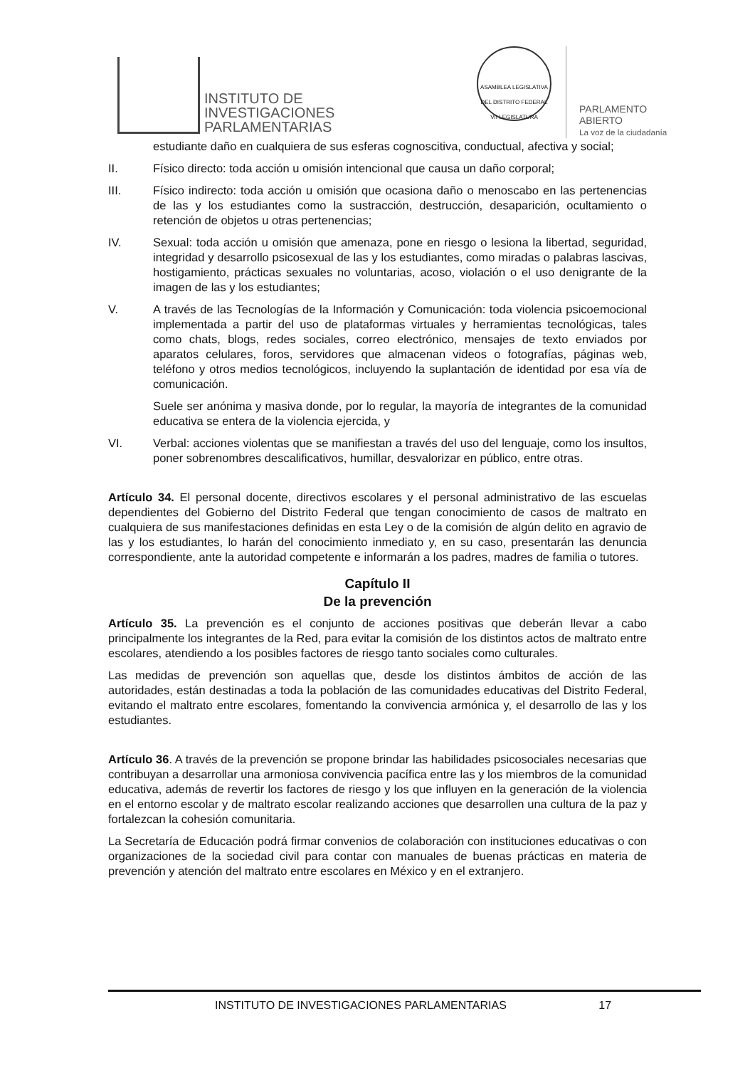INSTITUTO DE
INVESTIGACIONES
PARLAMENTARIAS
ASAMBLEA LEGISLATIVA DEL DISTRITO FEDERAL
VII LEGISLATURA
PARLAMENTO
ABIERTO
La voz de la ciudadanía
estudiante daño en cualquiera de sus esferas cognoscitiva, conductual, afectiva y social;
II. Físico directo: toda acción u omisión intencional que causa un daño corporal;
III. Físico indirecto: toda acción u omisión que ocasiona daño o menoscabo en las pertenencias de las y los estudiantes como la sustracción, destrucción, desaparición, ocultamiento o retención de objetos u otras pertenencias;
IV. Sexual: toda acción u omisión que amenaza, pone en riesgo o lesiona la libertad, seguridad, integridad y desarrollo psicosexual de las y los estudiantes, como miradas o palabras lascivas, hostigamiento, prácticas sexuales no voluntarias, acoso, violación o el uso denigrante de la imagen de las y los estudiantes;
V. A través de las Tecnologías de la Información y Comunicación: toda violencia psicoemocional implementada a partir del uso de plataformas virtuales y herramientas tecnológicas, tales como chats, blogs, redes sociales, correo electrónico, mensajes de texto enviados por aparatos celulares, foros, servidores que almacenan videos o fotografías, páginas web, teléfono y otros medios tecnológicos, incluyendo la suplantación de identidad por esa vía de comunicación.
Suele ser anónima y masiva donde, por lo regular, la mayoría de integrantes de la comunidad educativa se entera de la violencia ejercida, y
VI. Verbal: acciones violentas que se manifiestan a través del uso del lenguaje, como los insultos, poner sobrenombres descalificativos, humillar, desvalorizar en público, entre otras.
Artículo 34. El personal docente, directivos escolares y el personal administrativo de las escuelas dependientes del Gobierno del Distrito Federal que tengan conocimiento de casos de maltrato en cualquiera de sus manifestaciones definidas en esta Ley o de la comisión de algún delito en agravio de las y los estudiantes, lo harán del conocimiento inmediato y, en su caso, presentarán las denuncia correspondiente, ante la autoridad competente e informarán a los padres, madres de familia o tutores.
Capítulo II
De la prevención
Artículo 35. La prevención es el conjunto de acciones positivas que deberán llevar a cabo principalmente los integrantes de la Red, para evitar la comisión de los distintos actos de maltrato entre escolares, atendiendo a los posibles factores de riesgo tanto sociales como culturales.
Las medidas de prevención son aquellas que, desde los distintos ámbitos de acción de las autoridades, están destinadas a toda la población de las comunidades educativas del Distrito Federal, evitando el maltrato entre escolares, fomentando la convivencia armónica y, el desarrollo de las y los estudiantes.
Artículo 36. A través de la prevención se propone brindar las habilidades psicosociales necesarias que contribuyan a desarrollar una armoniosa convivencia pacífica entre las y los miembros de la comunidad educativa, además de revertir los factores de riesgo y los que influyen en la generación de la violencia en el entorno escolar y de maltrato escolar realizando acciones que desarrollen una cultura de la paz y fortalezcan la cohesión comunitaria.
La Secretaría de Educación podrá firmar convenios de colaboración con instituciones educativas o con organizaciones de la sociedad civil para contar con manuales de buenas prácticas en materia de prevención y atención del maltrato entre escolares en México y en el extranjero.
INSTITUTO DE INVESTIGACIONES PARLAMENTARIAS 17